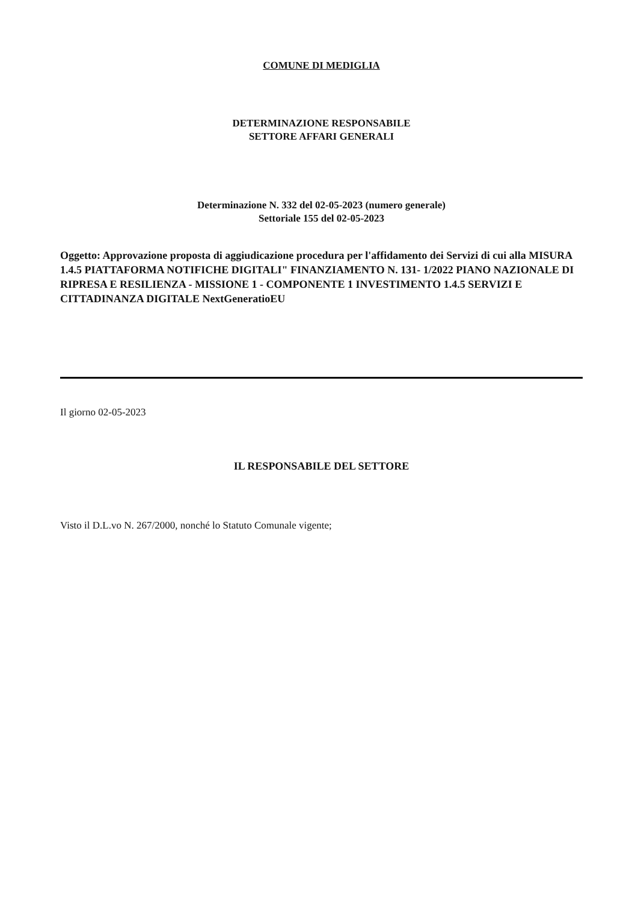COMUNE DI MEDIGLIA
DETERMINAZIONE RESPONSABILE
SETTORE AFFARI GENERALI
Determinazione N. 332 del 02-05-2023 (numero generale)
Settoriale 155 del 02-05-2023
Oggetto: Approvazione proposta di aggiudicazione procedura per l'affidamento dei Servizi di cui alla MISURA 1.4.5 PIATTAFORMA NOTIFICHE DIGITALI" FINANZIAMENTO N. 131- 1/2022 PIANO NAZIONALE DI RIPRESA E RESILIENZA - MISSIONE 1 - COMPONENTE 1 INVESTIMENTO 1.4.5 SERVIZI E CITTADINANZA DIGITALE NextGeneratioEU
Il giorno 02-05-2023
IL RESPONSABILE DEL SETTORE
Visto il D.L.vo N. 267/2000, nonché lo Statuto Comunale vigente;